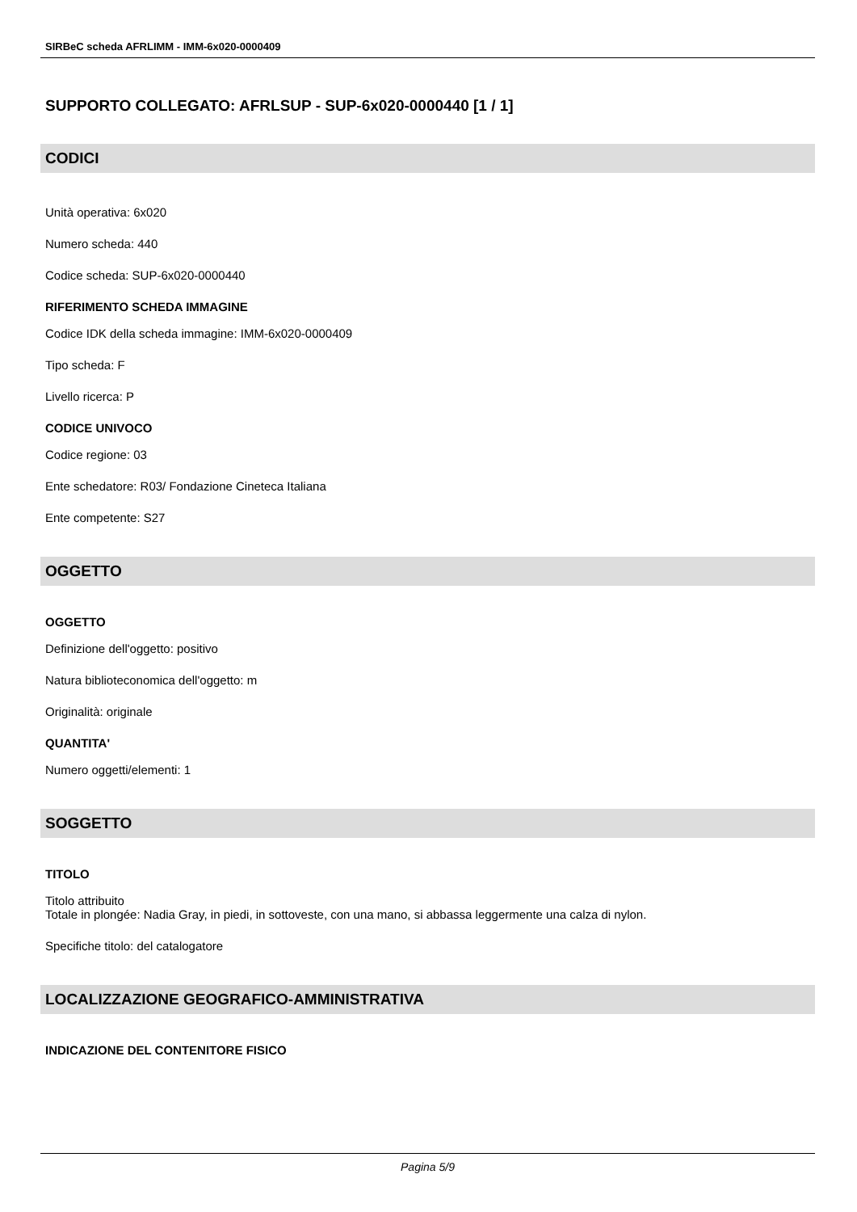SIRBeC scheda AFRLIMM - IMM-6x020-0000409
SUPPORTO COLLEGATO: AFRLSUP - SUP-6x020-0000440 [1 / 1]
CODICI
Unità operativa: 6x020
Numero scheda: 440
Codice scheda: SUP-6x020-0000440
RIFERIMENTO SCHEDA IMMAGINE
Codice IDK della scheda immagine: IMM-6x020-0000409
Tipo scheda: F
Livello ricerca: P
CODICE UNIVOCO
Codice regione: 03
Ente schedatore: R03/ Fondazione Cineteca Italiana
Ente competente: S27
OGGETTO
OGGETTO
Definizione dell'oggetto: positivo
Natura biblioteconomica dell'oggetto: m
Originalità: originale
QUANTITA'
Numero oggetti/elementi: 1
SOGGETTO
TITOLO
Titolo attribuito
Totale in plongée: Nadia Gray, in piedi, in sottoveste, con una mano, si abbassa leggermente una calza di nylon.
Specifiche titolo: del catalogatore
LOCALIZZAZIONE GEOGRAFICO-AMMINISTRATIVA
INDICAZIONE DEL CONTENITORE FISICO
Pagina 5/9